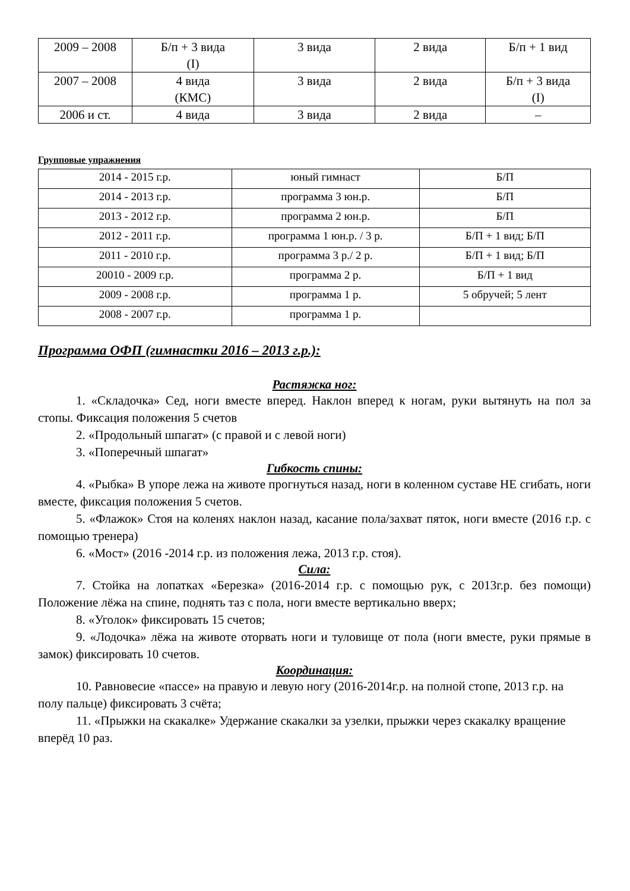| 2009 – 2008 | Б/п + 3 вида (I) | 3 вида | 2 вида | Б/п + 1 вид |
| 2007 – 2008 | 4 вида (КМС) | 3 вида | 2 вида | Б/п + 3 вида (I) |
| 2006 и ст. | 4 вида | 3 вида | 2 вида | – |
Групповые упражнения
| 2014 - 2015 г.р. | юный гимнаст | Б/П |
| 2014 - 2013 г.р. | программа 3 юн.р. | Б/П |
| 2013 - 2012 г.р. | программа 2 юн.р. | Б/П |
| 2012 - 2011 г.р. | программа 1 юн.р. / 3 р. | Б/П + 1 вид; Б/П |
| 2011 - 2010 г.р. | программа 3 р./ 2 р. | Б/П + 1 вид; Б/П |
| 20010 - 2009 г.р. | программа 2 р. | Б/П + 1 вид |
| 2009 - 2008 г.р. | программа 1 р. | 5 обручей; 5 лент |
| 2008 - 2007 г.р. | программа 1 р. | |
Программа ОФП (гимнастки 2016 – 2013 г.р.):
Растяжка ног:
1. «Складочка» Сед, ноги вместе вперед. Наклон вперед к ногам, руки вытянуть на пол за стопы. Фиксация положения 5 счетов
2. «Продольный шпагат» (с правой и с левой ноги)
3. «Поперечный шпагат»
Гибкость спины:
4. «Рыбка» В упоре лежа на животе прогнуться назад, ноги в коленном суставе НЕ сгибать, ноги вместе, фиксация положения 5 счетов.
5. «Флажок» Стоя на коленях наклон назад, касание пола/захват пяток, ноги вместе (2016 г.р. с помощью тренера)
6. «Мост» (2016 -2014 г.р. из положения лежа, 2013 г.р. стоя).
Сила:
7. Стойка на лопатках «Березка» (2016-2014 г.р. с помощью рук, с 2013г.р. без помощи) Положение лёжа на спине, поднять таз с пола, ноги вместе вертикально вверх;
8. «Уголок» фиксировать 15 счетов;
9. «Лодочка» лёжа на животе оторвать ноги и туловище от пола (ноги вместе, руки прямые в замок) фиксировать 10 счетов.
Координация:
10. Равновесие «пассе» на правую и левую ногу (2016-2014г.р. на полной стопе, 2013 г.р. на полу пальце) фиксировать 3 счёта;
11. «Прыжки на скакалке» Удержание скакалки за узелки, прыжки через скакалку вращение вперёд 10 раз.